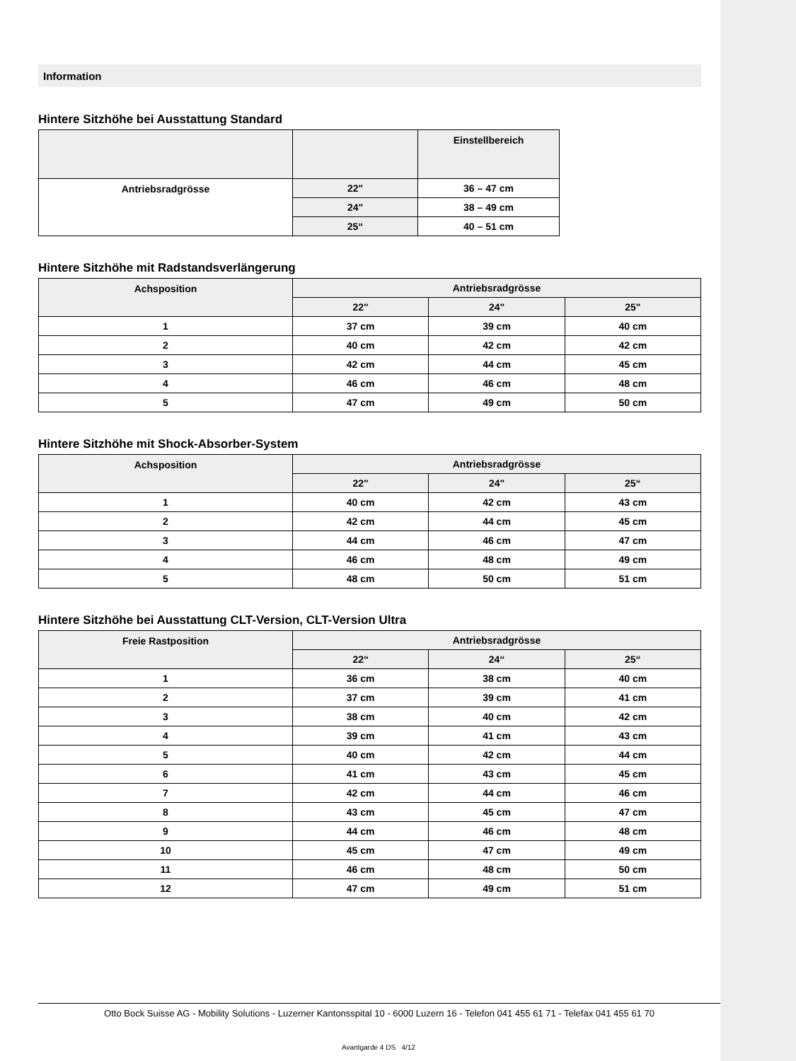Information
Hintere Sitzhöhe bei Ausstattung Standard
| | | Einstellbereich |
| --- | --- | --- |
| Antriebsradgrösse | 22" | 36 – 47 cm |
| | 24" | 38 – 49 cm |
| | 25“ | 40 – 51 cm |
Hintere Sitzhöhe mit Radstandsverlängerung
| Achsposition | Antriebsradgrösse | | |
| --- | --- | --- | --- |
| | 22" | 24" | 25" |
| 1 | 37 cm | 39 cm | 40 cm |
| 2 | 40 cm | 42 cm | 42 cm |
| 3 | 42 cm | 44 cm | 45 cm |
| 4 | 46 cm | 46 cm | 48 cm |
| 5 | 47 cm | 49 cm | 50 cm |
Hintere Sitzhöhe mit Shock-Absorber-System
| Achsposition | Antriebsradgrösse | | |
| --- | --- | --- | --- |
| | 22" | 24" | 25“ |
| 1 | 40 cm | 42 cm | 43 cm |
| 2 | 42 cm | 44 cm | 45 cm |
| 3 | 44 cm | 46 cm | 47 cm |
| 4 | 46 cm | 48 cm | 49 cm |
| 5 | 48 cm | 50 cm | 51 cm |
Hintere Sitzhöhe bei Ausstattung CLT-Version, CLT-Version Ultra
| Freie Rastposition | Antriebsradgrösse | | |
| --- | --- | --- | --- |
| | 22“ | 24“ | 25“ |
| 1 | 36 cm | 38 cm | 40 cm |
| 2 | 37 cm | 39 cm | 41 cm |
| 3 | 38 cm | 40 cm | 42 cm |
| 4 | 39 cm | 41 cm | 43 cm |
| 5 | 40 cm | 42 cm | 44 cm |
| 6 | 41 cm | 43 cm | 45 cm |
| 7 | 42 cm | 44 cm | 46 cm |
| 8 | 43 cm | 45 cm | 47 cm |
| 9 | 44 cm | 46 cm | 48 cm |
| 10 | 45 cm | 47 cm | 49 cm |
| 11 | 46 cm | 48 cm | 50 cm |
| 12 | 47 cm | 49 cm | 51 cm |
Otto Bock Suisse AG - Mobility Solutions - Luzerner Kantonsspital 10 - 6000 Luzern 16 - Telefon 041 455 61 71 - Telefax 041 455 61 70
Avantgarde 4 DS 4/12